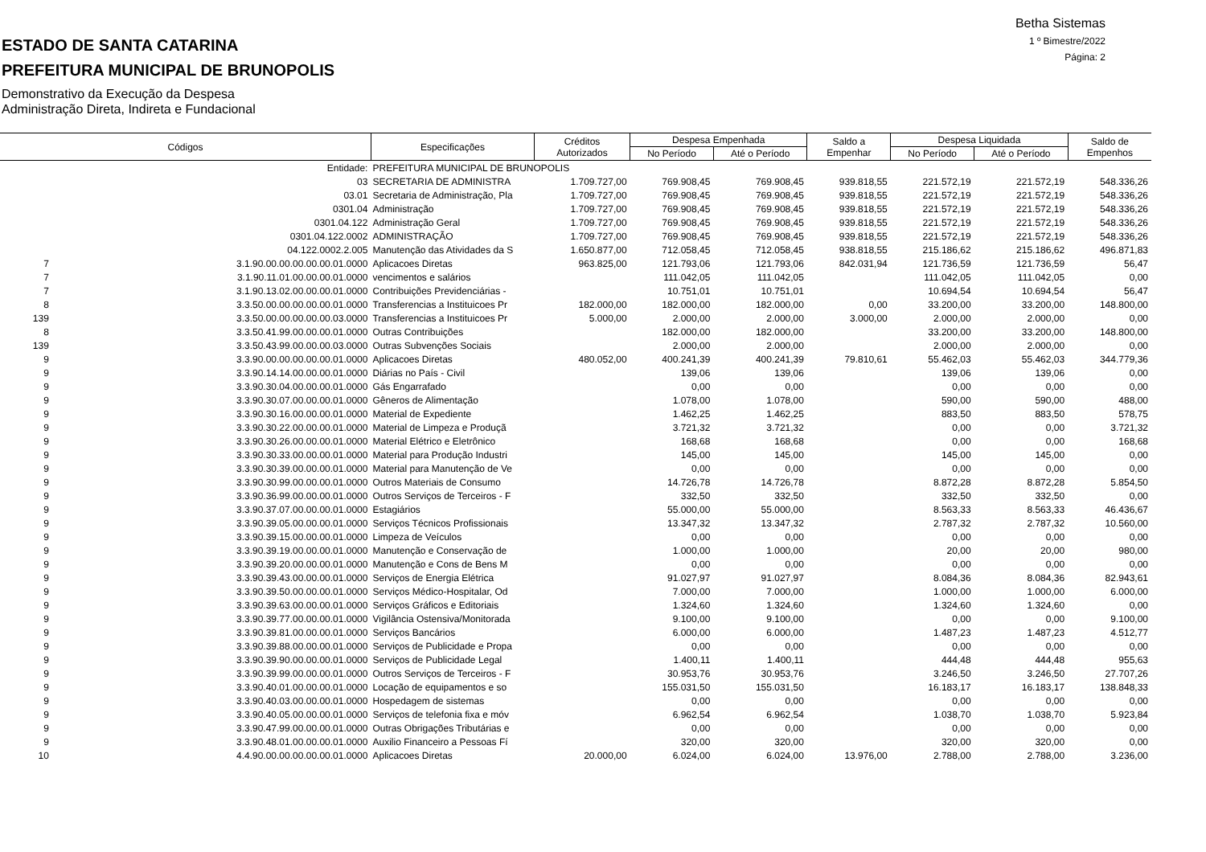Betha Sistemas
1 º Bimestre/2022
Página: 2
ESTADO DE SANTA CATARINA
PREFEITURA MUNICIPAL DE BRUNOPOLIS
Demonstrativo da Execução da Despesa
Administração Direta, Indireta e Fundacional
| Códigos | | Especificações | Créditos Autorizados | Despesa Empenhada | | Saldo a Empenhar | Despesa Liquidada | | Saldo de Empenhos |
| --- | --- | --- | --- | --- | --- | --- | --- | --- | --- |
| | | | | No Período | Até o Período | | No Período | Até o Período | |
| | Entidade: | PREFEITURA MUNICIPAL DE BRUNOPOLIS | | | | | | | |
| | 03 | SECRETARIA DE ADMINISTRA | 1.709.727,00 | 769.908,45 | 769.908,45 | 939.818,55 | 221.572,19 | 221.572,19 | 548.336,26 |
| | 03.01 | Secretaria de Administração, Pla | 1.709.727,00 | 769.908,45 | 769.908,45 | 939.818,55 | 221.572,19 | 221.572,19 | 548.336,26 |
| | 0301.04 | Administração | 1.709.727,00 | 769.908,45 | 769.908,45 | 939.818,55 | 221.572,19 | 221.572,19 | 548.336,26 |
| | 0301.04.122 | Administração Geral | 1.709.727,00 | 769.908,45 | 769.908,45 | 939.818,55 | 221.572,19 | 221.572,19 | 548.336,26 |
| | 0301.04.122.0002 | ADMINISTRAÇÃO | 1.709.727,00 | 769.908,45 | 769.908,45 | 939.818,55 | 221.572,19 | 221.572,19 | 548.336,26 |
| | 04.122.0002.2.005 | Manutenção das Atividades da S | 1.650.877,00 | 712.058,45 | 712.058,45 | 938.818,55 | 215.186,62 | 215.186,62 | 496.871,83 |
| 7 | 3.1.90.00.00.00.00.00.01.0000 | Aplicacoes Diretas | 963.825,00 | 121.793,06 | 121.793,06 | 842.031,94 | 121.736,59 | 121.736,59 | 56,47 |
| 7 | 3.1.90.11.01.00.00.00.01.0000 | vencimentos e salários | | 111.042,05 | 111.042,05 | | 111.042,05 | 111.042,05 | 0,00 |
| 7 | 3.1.90.13.02.00.00.00.01.0000 | Contribuições Previdenciárias - | | 10.751,01 | 10.751,01 | | 10.694,54 | 10.694,54 | 56,47 |
| 8 | 3.3.50.00.00.00.00.00.01.0000 | Transferencias a Instituicoes Pr | 182.000,00 | 182.000,00 | 182.000,00 | 0,00 | 33.200,00 | 33.200,00 | 148.800,00 |
| 139 | 3.3.50.00.00.00.00.00.03.0000 | Transferencias a Instituicoes Pr | 5.000,00 | 2.000,00 | 2.000,00 | 3.000,00 | 2.000,00 | 2.000,00 | 0,00 |
| 8 | 3.3.50.41.99.00.00.00.01.0000 | Outras Contribuições | | 182.000,00 | 182.000,00 | | 33.200,00 | 33.200,00 | 148.800,00 |
| 139 | 3.3.50.43.99.00.00.00.03.0000 | Outras Subvenções Sociais | | 2.000,00 | 2.000,00 | | 2.000,00 | 2.000,00 | 0,00 |
| 9 | 3.3.90.00.00.00.00.00.01.0000 | Aplicacoes Diretas | 480.052,00 | 400.241,39 | 400.241,39 | 79.810,61 | 55.462,03 | 55.462,03 | 344.779,36 |
| 9 | 3.3.90.14.14.00.00.00.01.0000 | Diárias no País - Civil | | 139,06 | 139,06 | | 139,06 | 139,06 | 0,00 |
| 9 | 3.3.90.30.04.00.00.00.01.0000 | Gás Engarrafado | | 0,00 | 0,00 | | 0,00 | 0,00 | 0,00 |
| 9 | 3.3.90.30.07.00.00.00.01.0000 | Gêneros de Alimentação | | 1.078,00 | 1.078,00 | | 590,00 | 590,00 | 488,00 |
| 9 | 3.3.90.30.16.00.00.00.01.0000 | Material de Expediente | | 1.462,25 | 1.462,25 | | 883,50 | 883,50 | 578,75 |
| 9 | 3.3.90.30.22.00.00.00.01.0000 | Material de Limpeza e Produçã | | 3.721,32 | 3.721,32 | | 0,00 | 0,00 | 3.721,32 |
| 9 | 3.3.90.30.26.00.00.00.01.0000 | Material Elétrico e Eletrônico | | 168,68 | 168,68 | | 0,00 | 0,00 | 168,68 |
| 9 | 3.3.90.30.33.00.00.00.01.0000 | Material para Produção Industri | | 145,00 | 145,00 | | 145,00 | 145,00 | 0,00 |
| 9 | 3.3.90.30.39.00.00.00.01.0000 | Material para Manutenção de Ve | | 0,00 | 0,00 | | 0,00 | 0,00 | 0,00 |
| 9 | 3.3.90.30.99.00.00.00.01.0000 | Outros Materiais de Consumo | | 14.726,78 | 14.726,78 | | 8.872,28 | 8.872,28 | 5.854,50 |
| 9 | 3.3.90.36.99.00.00.00.01.0000 | Outros Serviços de Terceiros - F | | 332,50 | 332,50 | | 332,50 | 332,50 | 0,00 |
| 9 | 3.3.90.37.07.00.00.00.01.0000 | Estagiários | | 55.000,00 | 55.000,00 | | 8.563,33 | 8.563,33 | 46.436,67 |
| 9 | 3.3.90.39.05.00.00.00.01.0000 | Serviços Técnicos Profissionais | | 13.347,32 | 13.347,32 | | 2.787,32 | 2.787,32 | 10.560,00 |
| 9 | 3.3.90.39.15.00.00.00.01.0000 | Limpeza de Veículos | | 0,00 | 0,00 | | 0,00 | 0,00 | 0,00 |
| 9 | 3.3.90.39.19.00.00.00.01.0000 | Manutenção e Conservação de | | 1.000,00 | 1.000,00 | | 20,00 | 20,00 | 980,00 |
| 9 | 3.3.90.39.20.00.00.00.01.0000 | Manutenção e Cons de Bens M | | 0,00 | 0,00 | | 0,00 | 0,00 | 0,00 |
| 9 | 3.3.90.39.43.00.00.00.01.0000 | Serviços de Energia Elétrica | | 91.027,97 | 91.027,97 | | 8.084,36 | 8.084,36 | 82.943,61 |
| 9 | 3.3.90.39.50.00.00.00.01.0000 | Serviços Médico-Hospitalar, Od | | 7.000,00 | 7.000,00 | | 1.000,00 | 1.000,00 | 6.000,00 |
| 9 | 3.3.90.39.63.00.00.00.01.0000 | Serviços Gráficos e Editoriais | | 1.324,60 | 1.324,60 | | 1.324,60 | 1.324,60 | 0,00 |
| 9 | 3.3.90.39.77.00.00.00.01.0000 | Vigilância Ostensiva/Monitorada | | 9.100,00 | 9.100,00 | | 0,00 | 0,00 | 9.100,00 |
| 9 | 3.3.90.39.81.00.00.00.01.0000 | Serviços Bancários | | 6.000,00 | 6.000,00 | | 1.487,23 | 1.487,23 | 4.512,77 |
| 9 | 3.3.90.39.88.00.00.00.01.0000 | Serviços de Publicidade e Propa | | 0,00 | 0,00 | | 0,00 | 0,00 | 0,00 |
| 9 | 3.3.90.39.90.00.00.00.01.0000 | Serviços de Publicidade Legal | | 1.400,11 | 1.400,11 | | 444,48 | 444,48 | 955,63 |
| 9 | 3.3.90.39.99.00.00.00.01.0000 | Outros Serviços de Terceiros - F | | 30.953,76 | 30.953,76 | | 3.246,50 | 3.246,50 | 27.707,26 |
| 9 | 3.3.90.40.01.00.00.00.01.0000 | Locação de equipamentos e so | | 155.031,50 | 155.031,50 | | 16.183,17 | 16.183,17 | 138.848,33 |
| 9 | 3.3.90.40.03.00.00.00.01.0000 | Hospedagem de sistemas | | 0,00 | 0,00 | | 0,00 | 0,00 | 0,00 |
| 9 | 3.3.90.40.05.00.00.00.01.0000 | Serviços de telefonia fixa e móv | | 6.962,54 | 6.962,54 | | 1.038,70 | 1.038,70 | 5.923,84 |
| 9 | 3.3.90.47.99.00.00.00.01.0000 | Outras Obrigações Tributárias e | | 0,00 | 0,00 | | 0,00 | 0,00 | 0,00 |
| 9 | 3.3.90.48.01.00.00.00.01.0000 | Auxilio Financeiro a Pessoas Fí | | 320,00 | 320,00 | | 320,00 | 320,00 | 0,00 |
| 10 | 4.4.90.00.00.00.00.00.01.0000 | Aplicacoes Diretas | 20.000,00 | 6.024,00 | 6.024,00 | 13.976,00 | 2.788,00 | 2.788,00 | 3.236,00 |